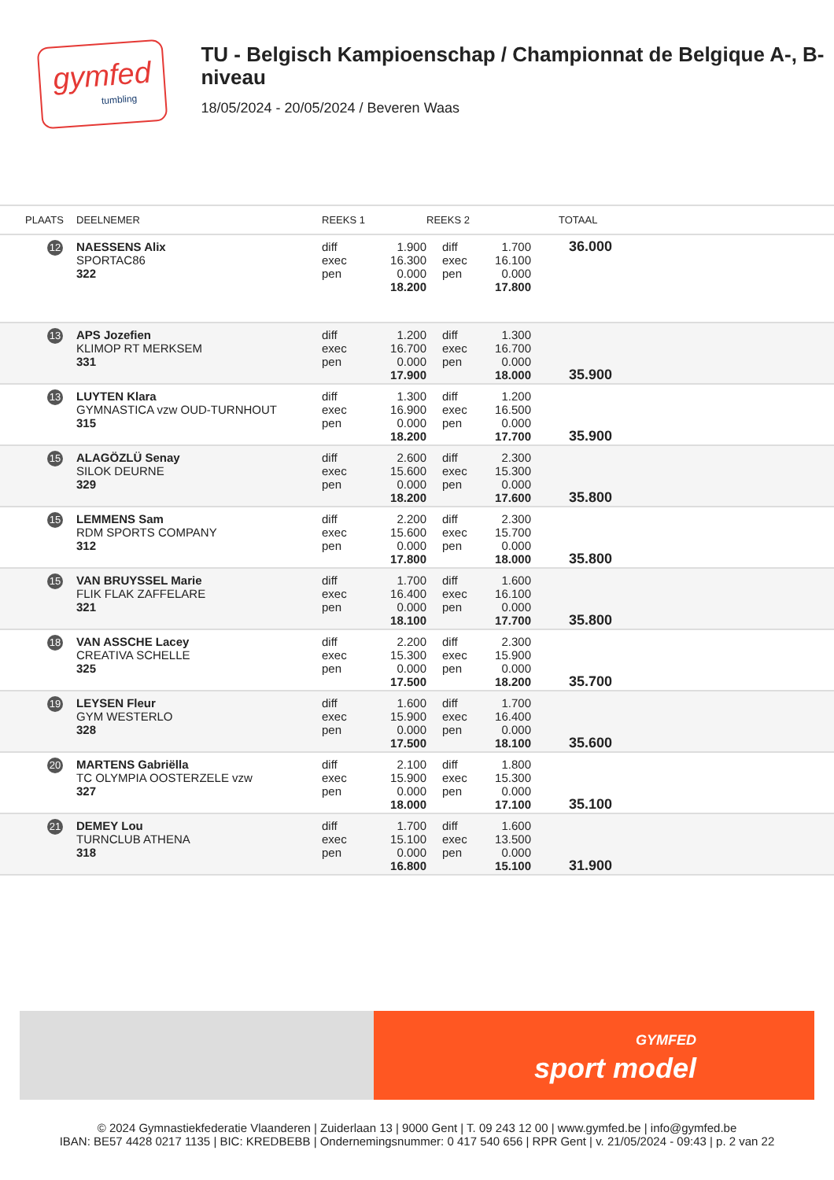gymfed
tumbling
TU - Belgisch Kampioenschap / Championnat de Belgique A-, B-niveau
18/05/2024 - 20/05/2024 / Beveren Waas
| PLAATS | DEELNEMER | REEKS 1 | | REEKS 2 | | TOTAAL |
| --- | --- | --- | --- | --- | --- | --- |
| 12 | NAESSENS Alix SPORTAC86 322 | diff exec pen | 1.900 16.300 0.000 18.200 | diff exec pen | 1.700 16.100 0.000 17.800 | 36.000 |
| 13 | APS Jozefien KLIMOP RT MERKSEM 331 | diff exec pen | 1.200 16.700 0.000 17.900 | diff exec pen | 1.300 16.700 0.000 18.000 | 35.900 |
| 13 | LUYTEN Klara GYMNASTICA vzw OUD-TURNHOUT 315 | diff exec pen | 1.300 16.900 0.000 18.200 | diff exec pen | 1.200 16.500 0.000 17.700 | 35.900 |
| 15 | ALAGÖZLÜ Senay SILOK DEURNE 329 | diff exec pen | 2.600 15.600 0.000 18.200 | diff exec pen | 2.300 15.300 0.000 17.600 | 35.800 |
| 15 | LEMMENS Sam RDM SPORTS COMPANY 312 | diff exec pen | 2.200 15.600 0.000 17.800 | diff exec pen | 2.300 15.700 0.000 18.000 | 35.800 |
| 15 | VAN BRUYSSEL Marie FLIK FLAK ZAFFELARE 321 | diff exec pen | 1.700 16.400 0.000 18.100 | diff exec pen | 1.600 16.100 0.000 17.700 | 35.800 |
| 18 | VAN ASSCHE Lacey CREATIVA SCHELLE 325 | diff exec pen | 2.200 15.300 0.000 17.500 | diff exec pen | 2.300 15.900 0.000 18.200 | 35.700 |
| 19 | LEYSEN Fleur GYM WESTERLO 328 | diff exec pen | 1.600 15.900 0.000 17.500 | diff exec pen | 1.700 16.400 0.000 18.100 | 35.600 |
| 20 | MARTENS Gabriëlla TC OLYMPIA OOSTERZELE vzw 327 | diff exec pen | 2.100 15.900 0.000 18.000 | diff exec pen | 1.800 15.300 0.000 17.100 | 35.100 |
| 21 | DEMEY Lou TURNCLUB ATHENA 318 | diff exec pen | 1.700 15.100 0.000 16.800 | diff exec pen | 1.600 13.500 0.000 15.100 | 31.900 |
GYMFED
sport model
© 2024 Gymnastiekfederatie Vlaanderen | Zuiderlaan 13 | 9000 Gent | T. 09 243 12 00 | www.gymfed.be | info@gymfed.be
IBAN: BE57 4428 0217 1135 | BIC: KREDBEBB | Ondernemingsnummer: 0 417 540 656 | RPR Gent | v. 21/05/2024 - 09:43 | p. 2 van 22